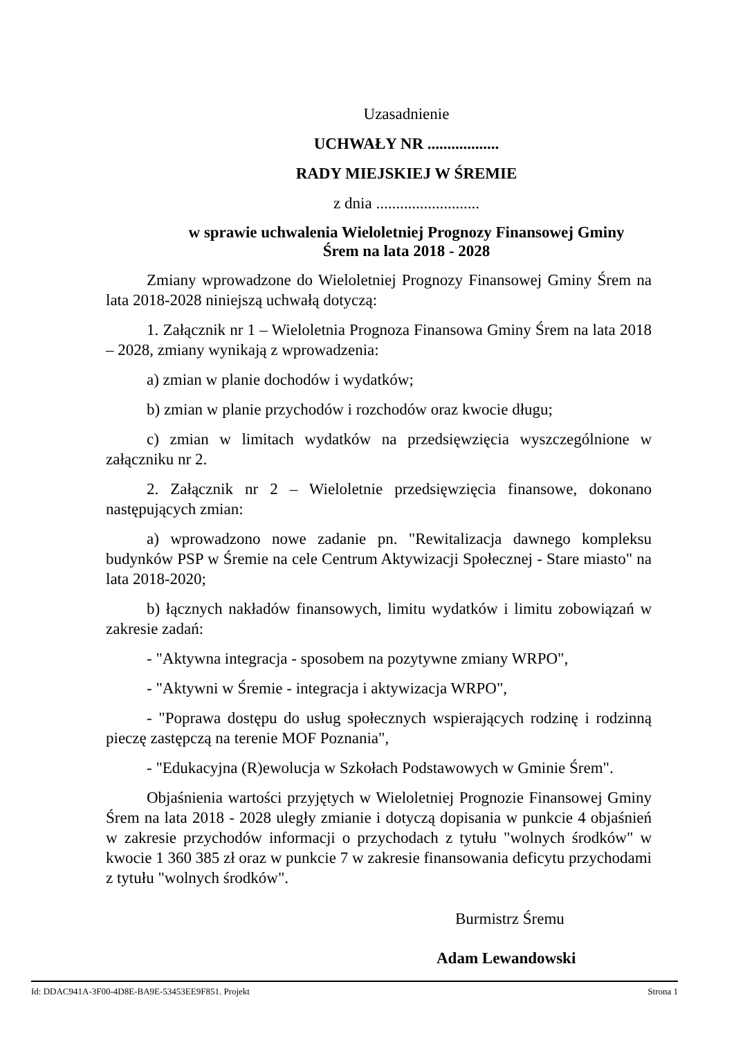Uzasadnienie
UCHWAŁY NR ..................
RADY MIEJSKIEJ W ŚREMIE
z dnia ..........................
w sprawie uchwalenia Wieloletniej Prognozy Finansowej Gminy
Śrem na lata 2018 - 2028
Zmiany wprowadzone do Wieloletniej Prognozy Finansowej Gminy Śrem na lata 2018-2028 niniejszą uchwałą dotyczą:
1. Załącznik nr 1 – Wieloletnia Prognoza Finansowa Gminy Śrem na lata 2018 – 2028, zmiany wynikają z wprowadzenia:
a) zmian w planie dochodów i wydatków;
b) zmian w planie przychodów i rozchodów oraz kwocie długu;
c) zmian w limitach wydatków na przedsięwzięcia wyszczególnione w załączniku nr 2.
2. Załącznik nr 2 – Wieloletnie przedsięwzięcia finansowe, dokonano następujących zmian:
a) wprowadzono nowe zadanie pn. "Rewitalizacja dawnego kompleksu budynków PSP w Śremie na cele Centrum Aktywizacji Społecznej - Stare miasto" na lata 2018-2020;
b) łącznych nakładów finansowych, limitu wydatków i limitu zobowiązań w zakresie zadań:
- "Aktywna integracja - sposobem na pozytywne zmiany WRPO",
- "Aktywni w Śremie - integracja i aktywizacja WRPO",
- "Poprawa dostępu do usług społecznych wspierających rodzinę i rodzinną pieczę zastępczą na terenie MOF Poznania",
- "Edukacyjna (R)ewolucja w Szkołach Podstawowych w Gminie Śrem".
Objaśnienia wartości przyjętych w Wieloletniej Prognozie Finansowej Gminy Śrem na lata 2018 - 2028 uległy zmianie i dotyczą dopisania w punkcie 4 objaśnień w zakresie przychodów informacji o przychodach z tytułu "wolnych środków" w kwocie 1 360 385 zł oraz w punkcie 7 w zakresie finansowania deficytu przychodami z tytułu "wolnych środków".
Burmistrz Śremu
Adam Lewandowski
Id: DDAC941A-3F00-4D8E-BA9E-53453EE9F851. Projekt Strona 1